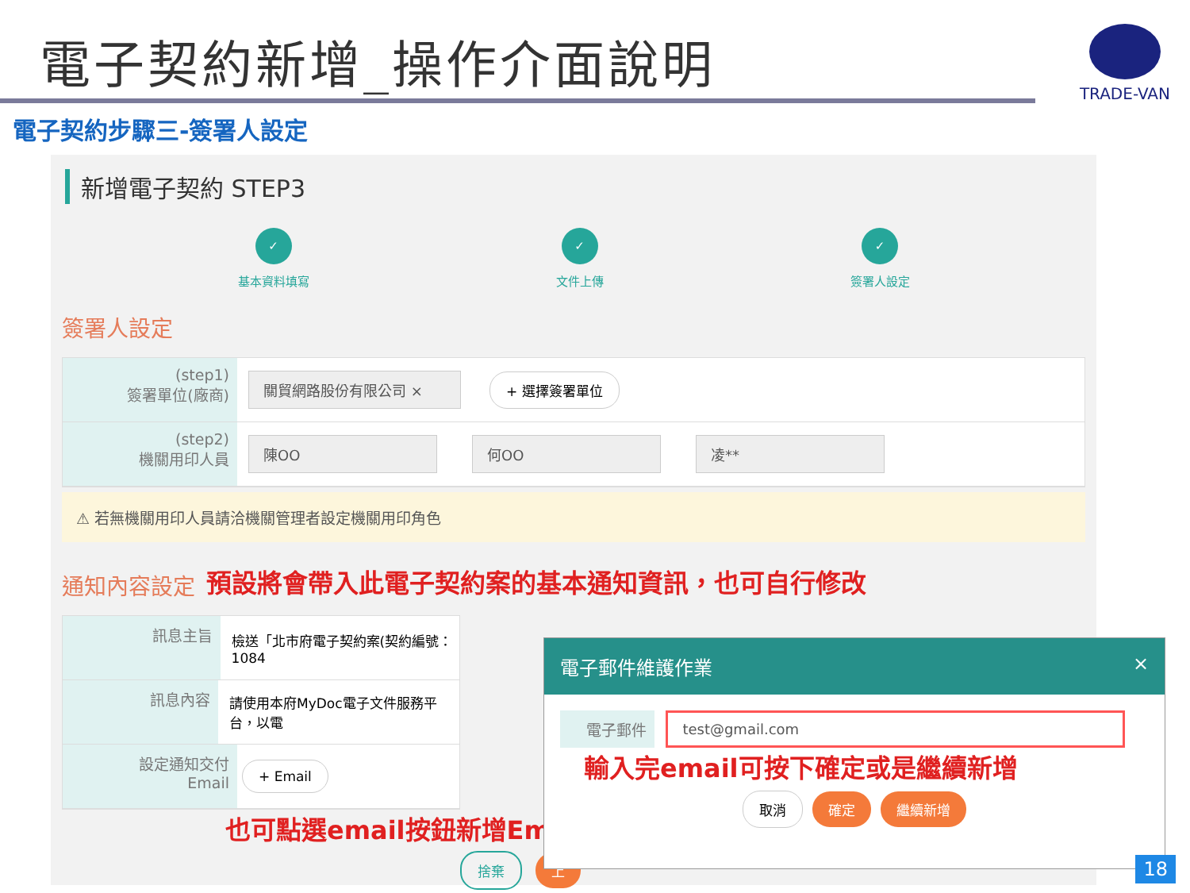電子契約新增_操作介面說明
TRADE-VAN
電子契約步驟三-簽署人設定
新增電子契約 STEP3
✓
基本資料填寫
✓
文件上傳
✓
簽署人設定
簽署人設定
(step1)
簽署單位(廠商)
關貿網路股份有限公司 × + 選擇簽署單位
(step2)
機關用印人員
陳OO 何OO 凌**
⚠ 若無機關用印人員請洽機關管理者設定機關用印角色
通知內容設定
預設將會帶入此電子契約案的基本通知資訊，也可自行修改
訊息主旨
檢送「北市府電子契約案(契約編號：1084
訊息內容
請使用本府MyDoc電子文件服務平台，以電
設定通知交付
Email
+ Email
也可點選email按鈕新增Em
捨棄 上
電子郵件維護作業 ×
電子郵件 test@gmail.com
輸入完email可按下確定或是繼續新增
取消 確定 繼續新增
18